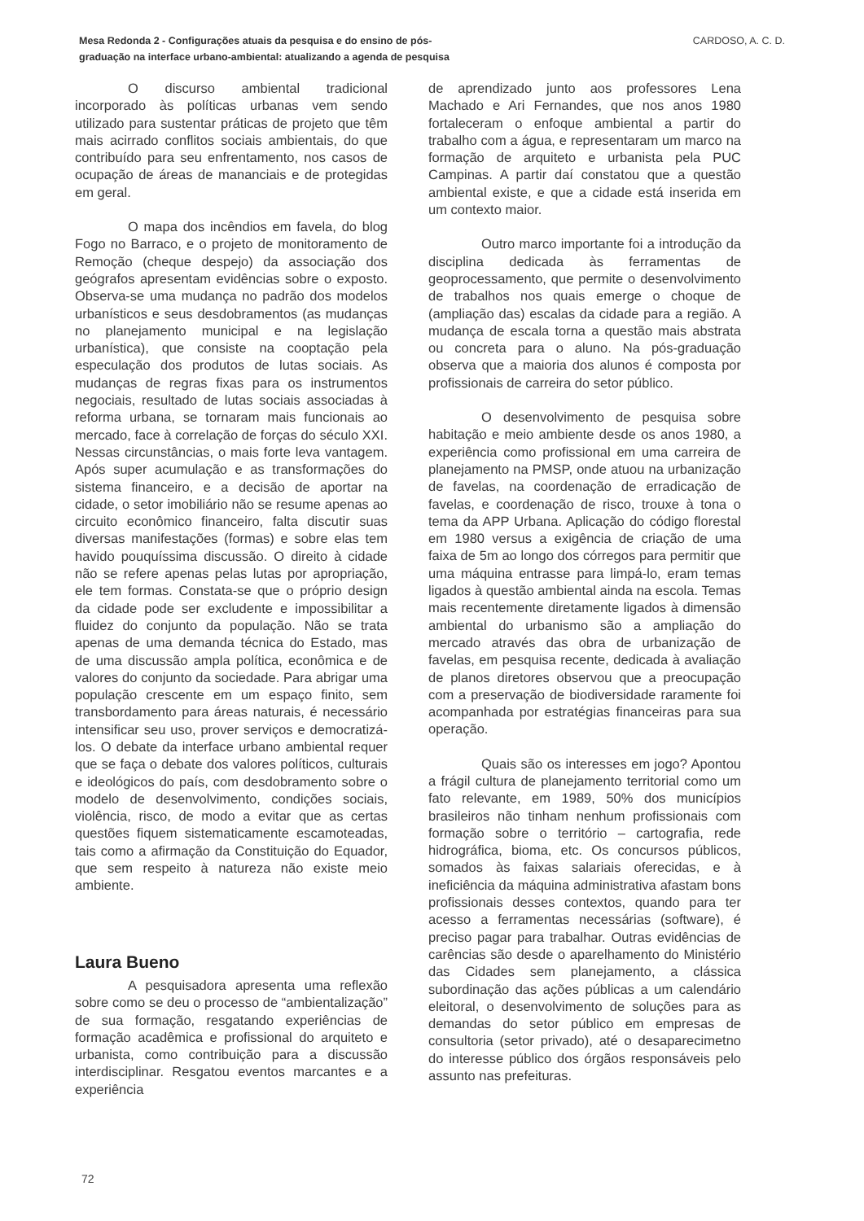Mesa Redonda 2 - Configurações atuais da pesquisa e do ensino de pós-
graduação na interface urbano-ambiental: atualizando a agenda de pesquisa CARDOSO, A. C. D.
O discurso ambiental tradicional incorporado às políticas urbanas vem sendo utilizado para sustentar práticas de projeto que têm mais acirrado conflitos sociais ambientais, do que contribuído para seu enfrentamento, nos casos de ocupação de áreas de mananciais e de protegidas em geral.
O mapa dos incêndios em favela, do blog Fogo no Barraco, e o projeto de monitoramento de Remoção (cheque despejo) da associação dos geógrafos apresentam evidências sobre o exposto. Observa-se uma mudança no padrão dos modelos urbanísticos e seus desdobramentos (as mudanças no planejamento municipal e na legislação urbanística), que consiste na cooptação pela especulação dos produtos de lutas sociais. As mudanças de regras fixas para os instrumentos negociais, resultado de lutas sociais associadas à reforma urbana, se tornaram mais funcionais ao mercado, face à correlação de forças do século XXI. Nessas circunstâncias, o mais forte leva vantagem. Após super acumulação e as transformações do sistema financeiro, e a decisão de aportar na cidade, o setor imobiliário não se resume apenas ao circuito econômico financeiro, falta discutir suas diversas manifestações (formas) e sobre elas tem havido pouquíssima discussão. O direito à cidade não se refere apenas pelas lutas por apropriação, ele tem formas. Constata-se que o próprio design da cidade pode ser excludente e impossibilitar a fluidez do conjunto da população. Não se trata apenas de uma demanda técnica do Estado, mas de uma discussão ampla política, econômica e de valores do conjunto da sociedade. Para abrigar uma população crescente em um espaço finito, sem transbordamento para áreas naturais, é necessário intensificar seu uso, prover serviços e democratizá-los. O debate da interface urbano ambiental requer que se faça o debate dos valores políticos, culturais e ideológicos do país, com desdobramento sobre o modelo de desenvolvimento, condições sociais, violência, risco, de modo a evitar que as certas questões fiquem sistematicamente escamoteadas, tais como a afirmação da Constituição do Equador, que sem respeito à natureza não existe meio ambiente.
Laura Bueno
A pesquisadora apresenta uma reflexão sobre como se deu o processo de “ambientalização” de sua formação, resgatando experiências de formação acadêmica e profissional do arquiteto e urbanista, como contribuição para a discussão interdisciplinar. Resgatou eventos marcantes e a experiência
de aprendizado junto aos professores Lena Machado e Ari Fernandes, que nos anos 1980 fortaleceram o enfoque ambiental a partir do trabalho com a água, e representaram um marco na formação de arquiteto e urbanista pela PUC Campinas. A partir daí constatou que a questão ambiental existe, e que a cidade está inserida em um contexto maior.
Outro marco importante foi a introdução da disciplina dedicada às ferramentas de geoprocessamento, que permite o desenvolvimento de trabalhos nos quais emerge o choque de (ampliação das) escalas da cidade para a região. A mudança de escala torna a questão mais abstrata ou concreta para o aluno. Na pós-graduação observa que a maioria dos alunos é composta por profissionais de carreira do setor público.
O desenvolvimento de pesquisa sobre habitação e meio ambiente desde os anos 1980, a experiência como profissional em uma carreira de planejamento na PMSP, onde atuou na urbanização de favelas, na coordenação de erradicação de favelas, e coordenação de risco, trouxe à tona o tema da APP Urbana. Aplicação do código florestal em 1980 versus a exigência de criação de uma faixa de 5m ao longo dos córregos para permitir que uma máquina entrasse para limpá-lo, eram temas ligados à questão ambiental ainda na escola. Temas mais recentemente diretamente ligados à dimensão ambiental do urbanismo são a ampliação do mercado através das obra de urbanização de favelas, em pesquisa recente, dedicada à avaliação de planos diretores observou que a preocupação com a preservação de biodiversidade raramente foi acompanhada por estratégias financeiras para sua operação.
Quais são os interesses em jogo? Apontou a frágil cultura de planejamento territorial como um fato relevante, em 1989, 50% dos municípios brasileiros não tinham nenhum profissionais com formação sobre o território – cartografia, rede hidrográfica, bioma, etc. Os concursos públicos, somados às faixas salariais oferecidas, e à ineficiência da máquina administrativa afastam bons profissionais desses contextos, quando para ter acesso a ferramentas necessárias (software), é preciso pagar para trabalhar. Outras evidências de carências são desde o aparelhamento do Ministério das Cidades sem planejamento, a clássica subordinação das ações públicas a um calendário eleitoral, o desenvolvimento de soluções para as demandas do setor público em empresas de consultoria (setor privado), até o desaparecimetno do interesse público dos órgãos responsáveis pelo assunto nas prefeituras.
72